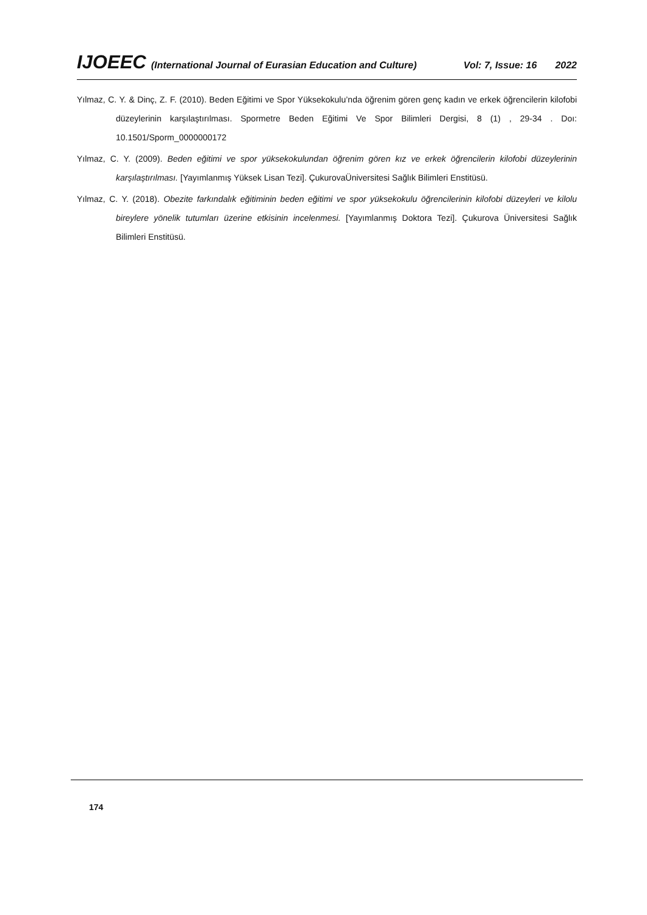IJOEEC (International Journal of Eurasian Education and Culture) Vol: 7, Issue: 16 2022
Yılmaz, C. Y. & Dinç, Z. F. (2010). Beden Eğitimi ve Spor Yüksekokulu’nda öğrenim gören genç kadın ve erkek öğrencilerin kilofobi düzeylerinin karşılaştırılması. Spormetre Beden Eğitimi Ve Spor Bilimleri Dergisi, 8 (1) , 29-34 . Doı: 10.1501/Sporm_0000000172
Yılmaz, C. Y. (2009). Beden eğitimi ve spor yüksekokulundan öğrenim gören kız ve erkek öğrencilerin kilofobi düzeylerinin karşılaştırılması. [Yayımlanmış Yüksek Lisan Tezi]. ÇukurovaÜniversitesi Sağlık Bilimleri Enstitüsü.
Yılmaz, C. Y. (2018). Obezite farkındalık eğitiminin beden eğitimi ve spor yüksekokulu öğrencilerinin kilofobi düzeyleri ve kilolu bireylere yönelik tutumları üzerine etkisinin incelenmesi. [Yayımlanmış Doktora Tezi]. Çukurova Üniversitesi Sağlık Bilimleri Enstitüsü.
174